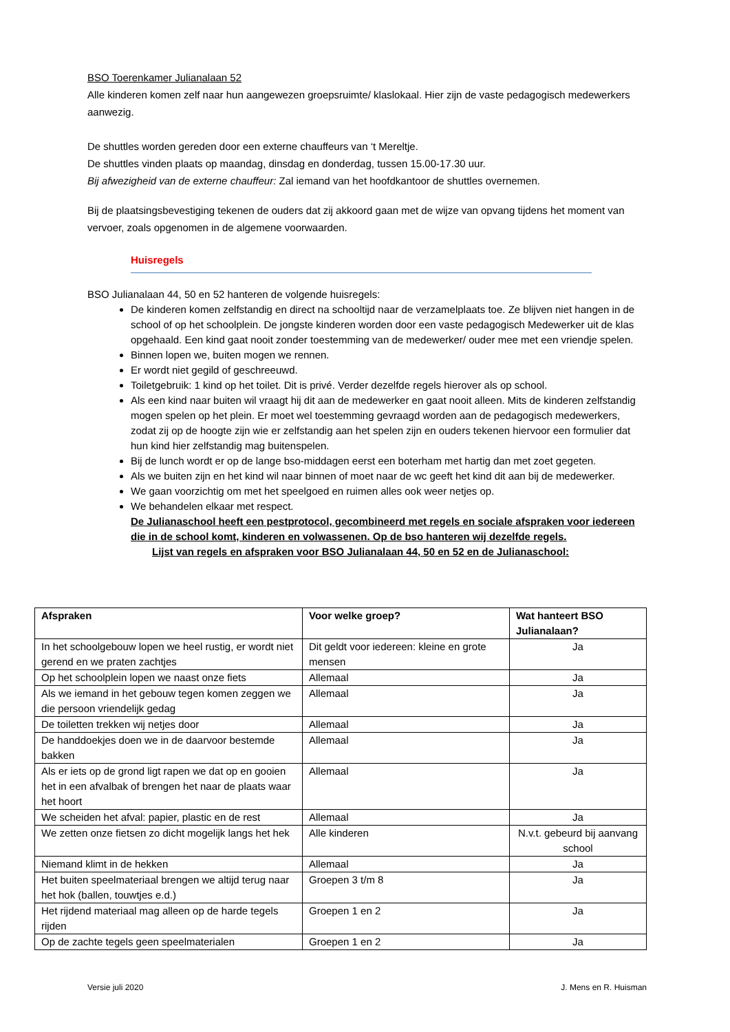BSO Toerenkamer Julianalaan 52
Alle kinderen komen zelf naar hun aangewezen groepsruimte/ klaslokaal. Hier zijn de vaste pedagogisch medewerkers aanwezig.
De shuttles worden gereden door een externe chauffeurs van ‘t Mereltje.
De shuttles vinden plaats op maandag, dinsdag en donderdag, tussen 15.00-17.30 uur.
Bij afwezigheid van de externe chauffeur: Zal iemand van het hoofdkantoor de shuttles overnemen.
Bij de plaatsingsbevestiging tekenen de ouders dat zij akkoord gaan met de wijze van opvang tijdens het moment van vervoer, zoals opgenomen in de algemene voorwaarden.
Huisregels
BSO Julianalaan 44, 50 en 52 hanteren de volgende huisregels:
De kinderen komen zelfstandig en direct na schooltijd naar de verzamelplaats toe. Ze blijven niet hangen in de school of op het schoolplein. De jongste kinderen worden door een vaste pedagogisch Medewerker uit de klas opgehaald. Een kind gaat nooit zonder toestemming van de medewerker/ ouder mee met een vriendje spelen.
Binnen lopen we, buiten mogen we rennen.
Er wordt niet gegild of geschreeuwd.
Toiletgebruik: 1 kind op het toilet. Dit is privé. Verder dezelfde regels hierover als op school.
Als een kind naar buiten wil vraagt hij dit aan de medewerker en gaat nooit alleen. Mits de kinderen zelfstandig mogen spelen op het plein. Er moet wel toestemming gevraagd worden aan de pedagogisch medewerkers, zodat zij op de hoogte zijn wie er zelfstandig aan het spelen zijn en ouders tekenen hiervoor een formulier dat hun kind hier zelfstandig mag buitenspelen.
Bij de lunch wordt er op de lange bso-middagen eerst een boterham met hartig dan met zoet gegeten.
Als we buiten zijn en het kind wil naar binnen of moet naar de wc geeft het kind dit aan bij de medewerker.
We gaan voorzichtig om met het speelgoed en ruimen alles ook weer netjes op.
We behandelen elkaar met respect.
De Julianaschool heeft een pestprotocol, gecombineerd met regels en sociale afspraken voor iedereen die in de school komt, kinderen en volwassenen. Op de bso hanteren wij dezelfde regels.
Lijst van regels en afspraken voor BSO Julianalaan 44, 50 en 52 en de Julianaschool:
| Afspraken | Voor welke groep? | Wat hanteert BSO Julianalaan? |
| --- | --- | --- |
| In het schoolgebouw lopen we heel rustig, er wordt niet gerend en we praten zachtjes | Dit geldt voor iedereen: kleine en grote mensen | Ja |
| Op het schoolplein lopen we naast onze fiets | Allemaal | Ja |
| Als we iemand in het gebouw tegen komen zeggen we die persoon vriendelijk gedag | Allemaal | Ja |
| De toiletten trekken wij netjes door | Allemaal | Ja |
| De handdoekjes doen we in de daarvoor bestemde bakken | Allemaal | Ja |
| Als er iets op de grond ligt rapen we dat op en gooien het in een afvalbak of brengen het naar de plaats waar het hoort | Allemaal | Ja |
| We scheiden het afval: papier, plastic en de rest | Allemaal | Ja |
| We zetten onze fietsen zo dicht mogelijk langs het hek | Alle kinderen | N.v.t. gebeurd bij aanvang school |
| Niemand klimt in de hekken | Allemaal | Ja |
| Het buiten speelmateriaal brengen we altijd terug naar het hok (ballen, touwtjes e.d.) | Groepen 3 t/m 8 | Ja |
| Het rijdend materiaal mag alleen op de harde tegels rijden | Groepen 1 en 2 | Ja |
| Op de zachte tegels geen speelmaterialen | Groepen 1 en 2 | Ja |
Versie juli 2020 J. Mens en R. Huisman